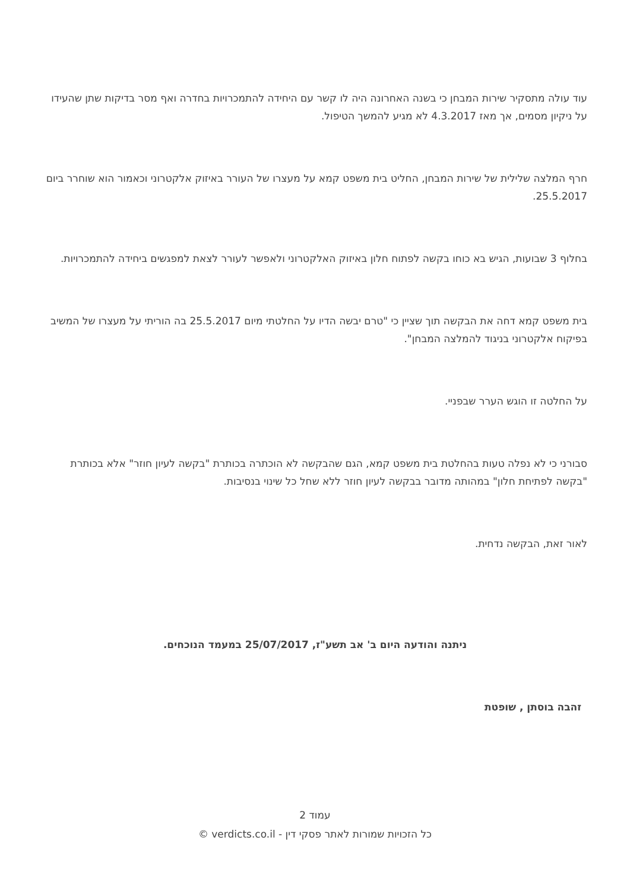עוד עולה מתסקיר שירות המבחן כי בשנה האחרונה היה לו קשר עם היחידה להתמכרויות בחדרה ואף מסר בדיקות שתן שהעידו על ניקיון מסמים, אך מאז 4.3.2017 לא מגיע להמשך הטיפול.
חרף המלצה שלילית של שירות המבחן, החליט בית משפט קמא על מעצרו של העורר באיזוק אלקטרוני וכאמור הוא שוחרר ביום 25.5.2017.
בחלוף 3 שבועות, הגיש בא כוחו בקשה לפתוח חלון באיזוק האלקטרוני ולאפשר לעורר לצאת למפגשים ביחידה להתמכרויות.
בית משפט קמא דחה את הבקשה תוך שציין כי "טרם יבשה הדיו על החלטתי מיום 25.5.2017 בה הוריתי על מעצרו של המשיב בפיקוח אלקטרוני בניגוד להמלצה המבחן".
על החלטה זו הוגש הערר שבפניי.
סבורני כי לא נפלה טעות בהחלטת בית משפט קמא, הגם שהבקשה לא הוכתרה בכותרת "בקשה לעיון חוזר" אלא בכותרת "בקשה לפתיחת חלון" במהותה מדובר בבקשה לעיון חוזר ללא שחל כל שינוי בנסיבות.
לאור זאת, הבקשה נדחית.
ניתנה והודעה היום ב' אב תשע"ז, 25/07/2017 במעמד הנוכחים.
זהבה בוסתן , שופטת
עמוד 2
כל הזכויות שמורות לאתר פסקי דין - verdicts.co.il ©